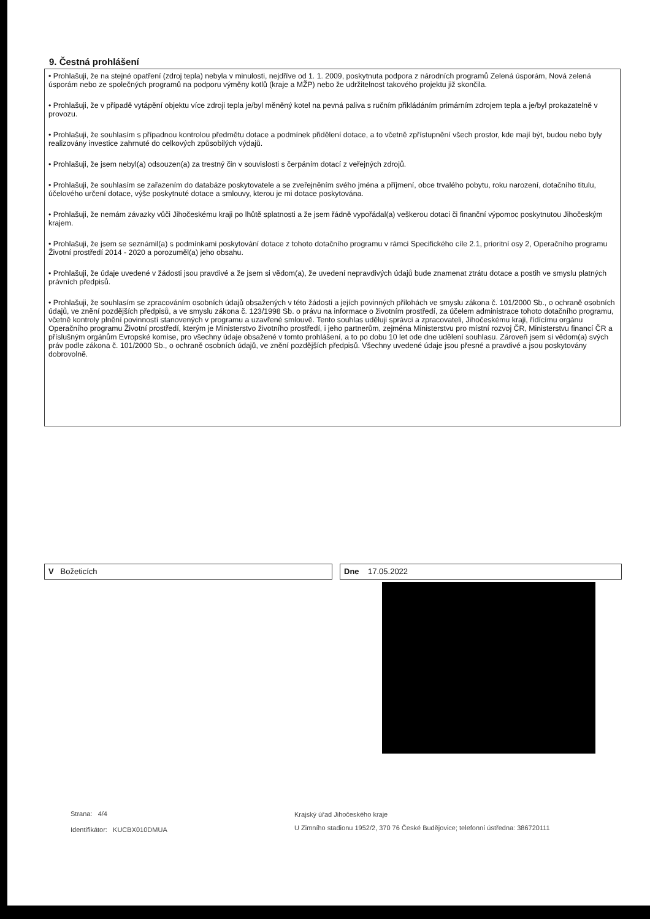9. Čestná prohlášení
• Prohlašuji, že na stejné opatření (zdroj tepla) nebyla v minulosti, nejdříve od 1. 1. 2009, poskytnuta podpora z národních programů Zelená úsporám, Nová zelená úsporám nebo ze společných programů na podporu výměny kotlů (kraje a MŽP) nebo že udržitelnost takového projektu již skončila.
• Prohlašuji, že v případě vytápění objektu více zdroji tepla je/byl měněný kotel na pevná paliva s ručním přikládáním primárním zdrojem tepla a je/byl prokazatelně v provozu.
• Prohlašuji, že souhlasím s případnou kontrolou předmětu dotace a podmínek přidělení dotace, a to včetně zpřístupnění všech prostor, kde mají být, budou nebo byly realizovány investice zahrnuté do celkových způsobilých výdajů.
• Prohlašuji, že jsem nebyl(a) odsouzen(a) za trestný čin v souvislosti s čerpáním dotací z veřejných zdrojů.
• Prohlašuji, že souhlasím se zařazením do databáze poskytovatele a se zveřejněním svého jména a příjmení, obce trvalého pobytu, roku narození, dotačního titulu, účelového určení dotace, výše poskytnuté dotace a smlouvy, kterou je mi dotace poskytována.
• Prohlašuji, že nemám závazky vůči Jihočeskému kraji po lhůtě splatnosti a že jsem řádně vypořádal(a) veškerou dotaci či finanční výpomoc poskytnutou Jihočeským krajem.
• Prohlašuji, že jsem se seznámil(a) s podmínkami poskytování dotace z tohoto dotačního programu v rámci Specifického cíle 2.1, prioritní osy 2, Operačního programu Životní prostředí 2014 - 2020 a porozuměl(a) jeho obsahu.
• Prohlašuji, že údaje uvedené v žádosti jsou pravdivé a že jsem si vědom(a), že uvedení nepravdivých údajů bude znamenat ztrátu dotace a postih ve smyslu platných právních předpisů.
• Prohlašuji, že souhlasím se zpracováním osobních údajů obsažených v této žádosti a jejích povinných přílohách ve smyslu zákona č. 101/2000 Sb., o ochraně osobních údajů, ve znění pozdějších předpisů, a ve smyslu zákona č. 123/1998 Sb. o právu na informace o životním prostředí, za účelem administrace tohoto dotačního programu, včetně kontroly plnění povinností stanovených v programu a uzavřené smlouvě. Tento souhlas uděluji správci a zpracovateli, Jihočeskému kraji, řídícímu orgánu Operačního programu Životní prostředí, kterým je Ministerstvo životního prostředí, i jeho partnerům, zejména Ministerstvu pro místní rozvoj ČR, Ministerstvu financí ČR a příslušným orgánům Evropské komise, pro všechny údaje obsažené v tomto prohlášení, a to po dobu 10 let ode dne udělení souhlasu. Zároveň jsem si vědom(a) svých práv podle zákona č. 101/2000 Sb., o ochraně osobních údajů, ve znění pozdějších předpisů. Všechny uvedené údaje jsou přesné a pravdivé a jsou poskytovány dobrovolně.
V Božeticích Dne 17.05.2022
Strana: 4/4
Identifikátor: KUCBX010DMUA
Krajský úřad Jihočeského kraje
U Zimního stadionu 1952/2, 370 76 České Budějovice; telefonní ústředna: 386720111